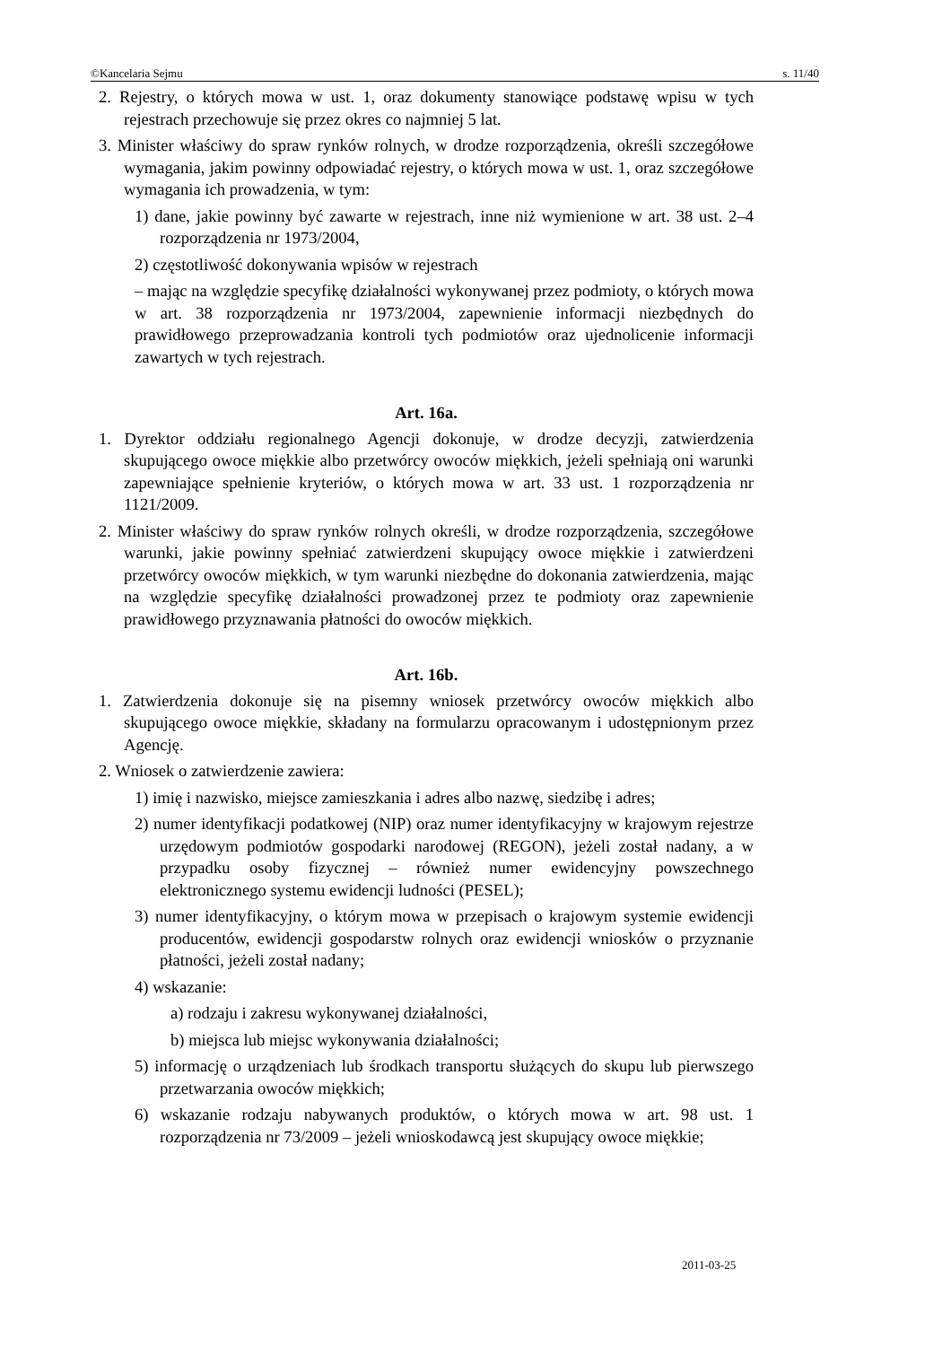©Kancelaria Sejmu s. 11/40
2. Rejestry, o których mowa w ust. 1, oraz dokumenty stanowiące podstawę wpisu w tych rejestrach przechowuje się przez okres co najmniej 5 lat.
3. Minister właściwy do spraw rynków rolnych, w drodze rozporządzenia, określi szczegółowe wymagania, jakim powinny odpowiadać rejestry, o których mowa w ust. 1, oraz szczegółowe wymagania ich prowadzenia, w tym:
1) dane, jakie powinny być zawarte w rejestrach, inne niż wymienione w art. 38 ust. 2–4 rozporządzenia nr 1973/2004,
2) częstotliwość dokonywania wpisów w rejestrach
– mając na względzie specyfikę działalności wykonywanej przez podmioty, o których mowa w art. 38 rozporządzenia nr 1973/2004, zapewnienie informacji niezbędnych do prawidłowego przeprowadzania kontroli tych podmiotów oraz ujednolicenie informacji zawartych w tych rejestrach.
Art. 16a.
1. Dyrektor oddziału regionalnego Agencji dokonuje, w drodze decyzji, zatwierdzenia skupującego owoce miękkie albo przetwórcy owoców miękkich, jeżeli spełniają oni warunki zapewniające spełnienie kryteriów, o których mowa w art. 33 ust. 1 rozporządzenia nr 1121/2009.
2. Minister właściwy do spraw rynków rolnych określi, w drodze rozporządzenia, szczegółowe warunki, jakie powinny spełniać zatwierdzeni skupujący owoce miękkie i zatwierdzeni przetwórcy owoców miękkich, w tym warunki niezbędne do dokonania zatwierdzenia, mając na względzie specyfikę działalności prowadzonej przez te podmioty oraz zapewnienie prawidłowego przyznawania płatności do owoców miękkich.
Art. 16b.
1. Zatwierdzenia dokonuje się na pisemny wniosek przetwórcy owoców miękkich albo skupującego owoce miękkie, składany na formularzu opracowanym i udostępnionym przez Agencję.
2. Wniosek o zatwierdzenie zawiera:
1) imię i nazwisko, miejsce zamieszkania i adres albo nazwę, siedzibę i adres;
2) numer identyfikacji podatkowej (NIP) oraz numer identyfikacyjny w krajowym rejestrze urzędowym podmiotów gospodarki narodowej (REGON), jeżeli został nadany, a w przypadku osoby fizycznej – również numer ewidencyjny powszechnego elektronicznego systemu ewidencji ludności (PESEL);
3) numer identyfikacyjny, o którym mowa w przepisach o krajowym systemie ewidencji producentów, ewidencji gospodarstw rolnych oraz ewidencji wniosków o przyznanie płatności, jeżeli został nadany;
4) wskazanie:
a) rodzaju i zakresu wykonywanej działalności,
b) miejsca lub miejsc wykonywania działalności;
5) informację o urządzeniach lub środkach transportu służących do skupu lub pierwszego przetwarzania owoców miękkich;
6) wskazanie rodzaju nabywanych produktów, o których mowa w art. 98 ust. 1 rozporządzenia nr 73/2009 – jeżeli wnioskodawcą jest skupujący owoce miękkie;
2011-03-25